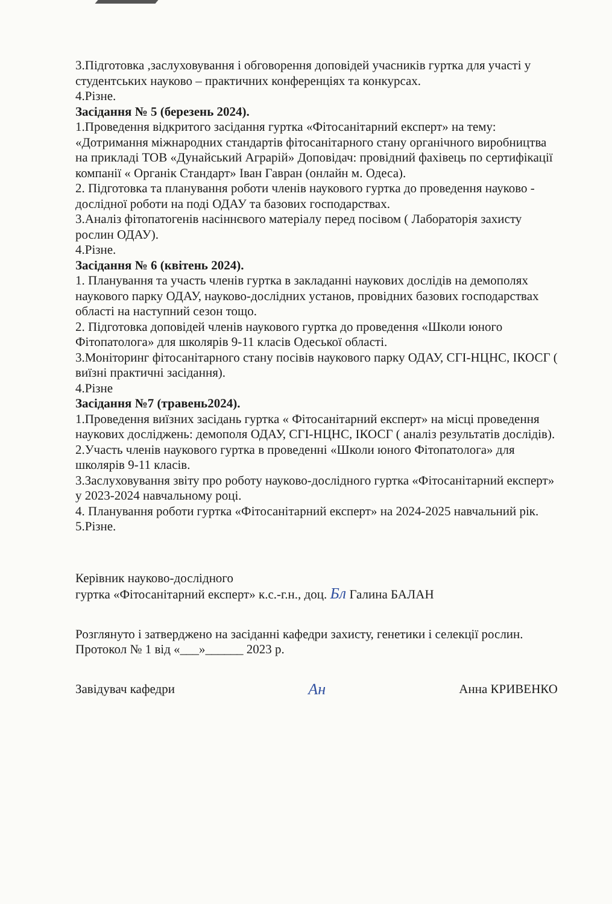3.Підготовка ,заслуховування і обговорення доповідей учасників гуртка для участі у студентських науково – практичних конференціях та конкурсах.
4.Різне.
Засідання № 5 (березень 2024).
1.Проведення відкритого засідання гуртка «Фітосанітарний експерт» на тему: «Дотримання міжнародних стандартів фітосанітарного стану органічного виробництва на прикладі ТОВ «Дунайський Аграрій» Доповідач: провідний фахівець по сертифікації компанії « Органік Стандарт» Іван Гавран (онлайн м. Одеса).
2. Підготовка та планування роботи членів наукового гуртка до проведення науково - дослідної роботи на поді ОДАУ та базових господарствах.
3.Аналіз фітопатогенів насіннєвого матеріалу перед посівом ( Лабораторія захисту рослин ОДАУ).
4.Різне.
Засідання № 6 (квітень 2024).
1. Планування та участь членів гуртка в закладанні наукових дослідів на демополях наукового парку ОДАУ, науково-дослідних установ, провідних базових господарствах області на наступний сезон тощо.
2. Підготовка доповідей членів наукового гуртка до проведення «Школи юного Фітопатолога» для школярів 9-11 класів Одеської області.
3.Моніторинг фітосанітарного стану посівів наукового парку ОДАУ, СГІ-НЦНС, ІКОСГ ( виїзні практичні засідання).
4.Різне
Засідання №7 (травень2024).
1.Проведення виїзних засідань гуртка « Фітосанітарний експерт» на місці проведення наукових досліджень: демополя ОДАУ, СГІ-НЦНС, ІКОСГ ( аналіз результатів дослідів).
2.Участь членів наукового гуртка в проведенні «Школи юного Фітопатолога» для школярів 9-11 класів.
3.Заслуховування звіту про роботу науково-дослідного гуртка «Фітосанітарний експерт» у 2023-2024 навчальному році.
4. Планування роботи гуртка «Фітосанітарний експерт» на 2024-2025 навчальний рік.
5.Різне.
Керівник науково-дослідного
гуртка «Фітосанітарний експерт» к.с.-г.н., доц. Бл Галина БАЛАН
Розглянуто і затверджено на засіданні кафедри захисту, генетики і селекції рослин. Протокол № 1 від «___»______ 2023 р.
Завідувач кафедри Ан Анна КРИВЕНКО